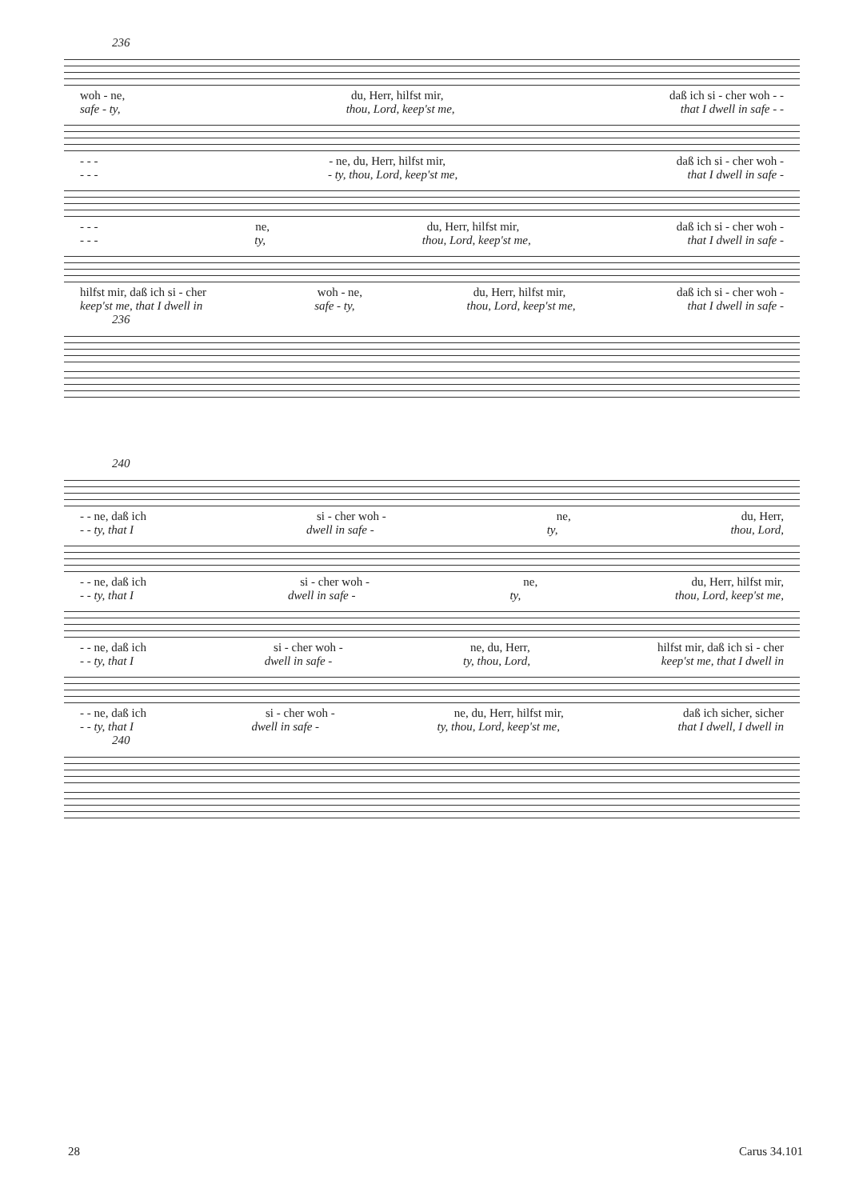236
woh - ne, du, Herr, hilfst mir, daß ich si - cher woh - -
safe - ty, thou, Lord, keep'st me, that I dwell in safe - -
- - - - ne, du, Herr, hilfst mir, daß ich si - cher woh -
- - - - ty, thou, Lord, keep'st me, that I dwell in safe -
- - - ne, du, Herr, hilfst mir, daß ich si - cher woh -
- - - ty, thou, Lord, keep'st me, that I dwell in safe -
hilfst mir, daß ich si - cher woh - ne, du, Herr, hilfst mir, daß ich si - cher woh -
keep'st me, that I dwell in safe - ty, thou, Lord, keep'st me, that I dwell in safe -
236
240
- - ne, daß ich si - cher woh - ne, du, Herr,
- - ty, that I dwell in safe - ty, thou, Lord,
- - ne, daß ich si - cher woh - ne, du, Herr, hilfst mir,
- - ty, that I dwell in safe - ty, thou, Lord, keep'st me,
- - ne, daß ich si - cher woh - ne, du, Herr, hilfst mir, daß ich si - cher
- - ty, that I dwell in safe - ty, thou, Lord, keep'st me, that I dwell in
- - ne, daß ich si - cher woh - ne, du, Herr, hilfst mir, daß ich sicher, sicher
- - ty, that I dwell in safe - ty, thou, Lord, keep'st me, that I dwell, I dwell in
240
28 Carus 34.101